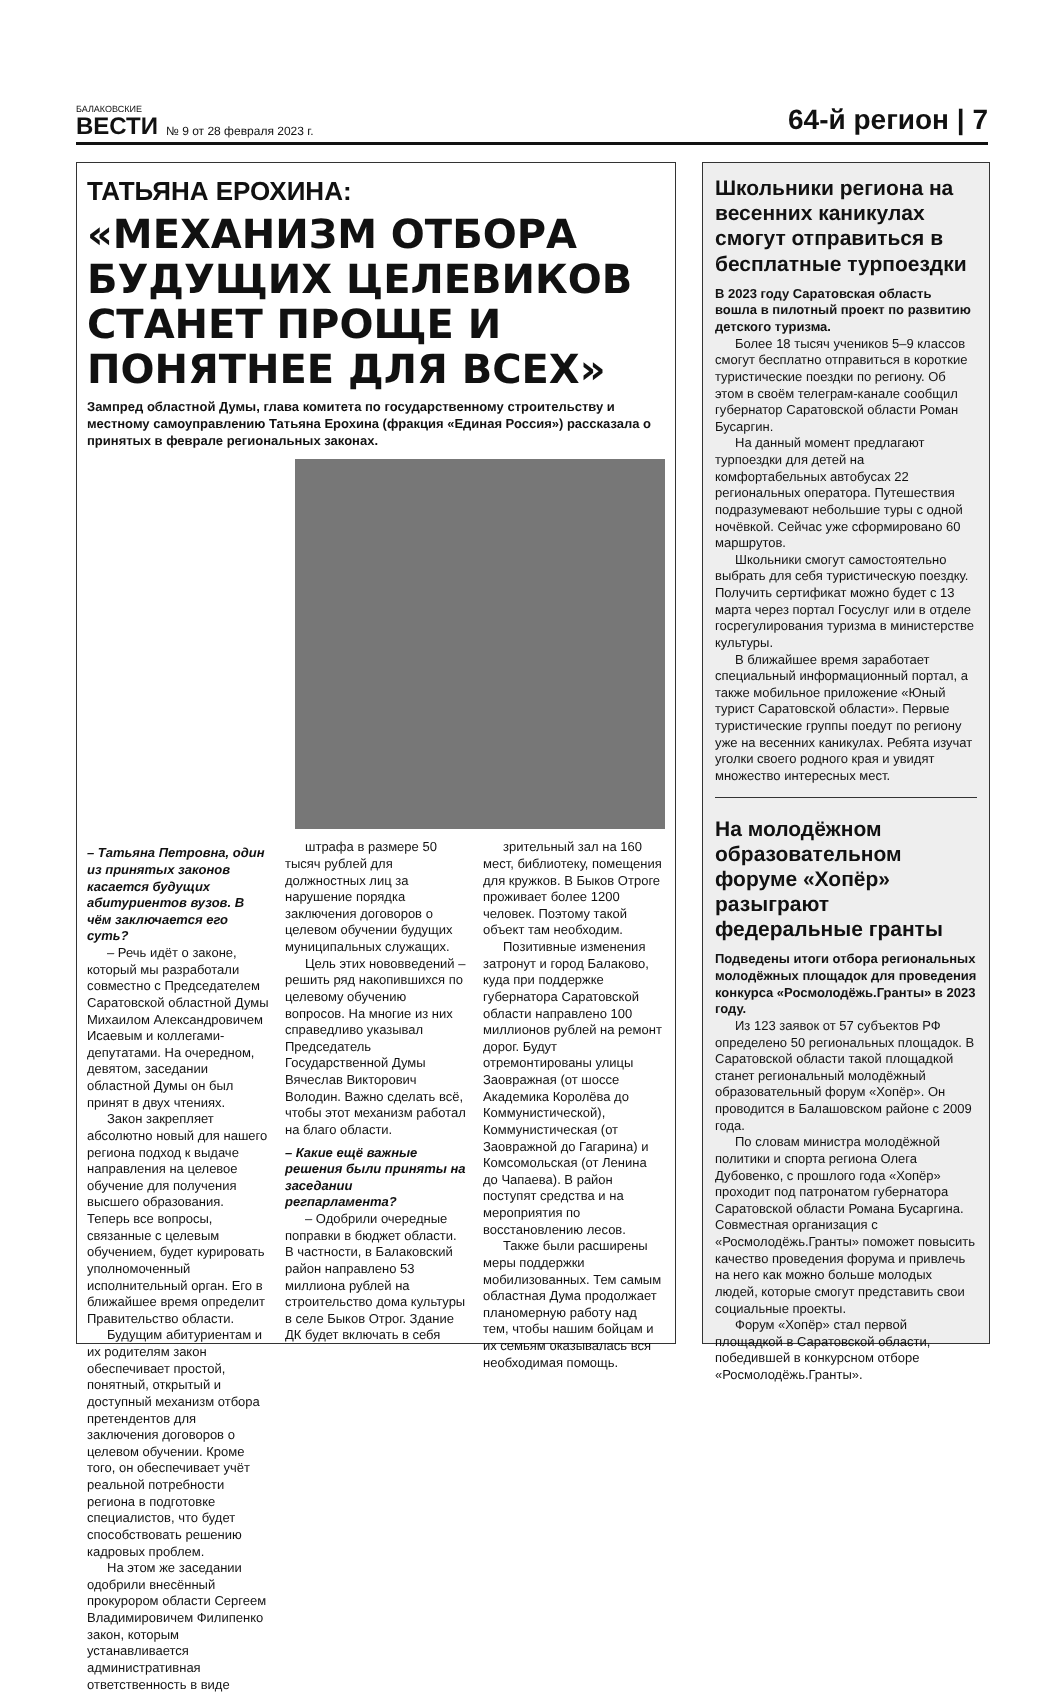БАЛАКОВСКИЕ
ВЕСТИ
№ 9 от 28 февраля 2023 г.
64-й регион | 7
ТАТЬЯНА ЕРОХИНА:
«МЕХАНИЗМ ОТБОРА БУДУЩИХ ЦЕЛЕВИКОВ СТАНЕТ ПРОЩЕ И ПОНЯТНЕЕ ДЛЯ ВСЕХ»
Зампред областной Думы, глава комитета по государственному строительству и местному самоуправлению Татьяна Ерохина (фракция «Единая Россия») рассказала о принятых в феврале региональных законах.
– Татьяна Петровна, один из принятых законов касается будущих абитуриентов вузов. В чём заключается его суть?
– Речь идёт о законе, который мы разработали совместно с Председателем Саратовской областной Думы Михаилом Александровичем Исаевым и коллегами-депутатами. На очередном, девятом, заседании областной Думы он был принят в двух чтениях.
Закон закрепляет абсолютно новый для нашего региона подход к выдаче направления на целевое обучение для получения высшего образования. Теперь все вопросы, связанные с целевым обучением, будет курировать уполномоченный исполнительный орган. Его в ближайшее время определит Правительство области.
Будущим абитуриентам и их родителям закон обеспечивает простой, понятный, открытый и доступный механизм отбора претендентов для заключения договоров о целевом обучении. Кроме того, он обеспечивает учёт реальной потребности региона в подготовке специалистов, что будет способствовать решению кадровых проблем.
На этом же заседании одобрили внесённый прокурором области Сергеем Владимировичем Филипенко закон, которым устанавливается административная ответственность в виде
штрафа в размере 50 тысяч рублей для должностных лиц за нарушение порядка заключения договоров о целевом обучении будущих муниципальных служащих.
Цель этих нововведений – решить ряд накопившихся по целевому обучению вопросов. На многие из них справедливо указывал Председатель Государственной Думы Вячеслав Викторович Володин. Важно сделать всё, чтобы этот механизм работал на благо области.
– Какие ещё важные решения были приняты на заседании регпарламента?
– Одобрили очередные поправки в бюджет области. В частности, в Балаковский район направлено 53 миллиона рублей на строительство дома культуры в селе Быков Отрог. Здание ДК будет включать в себя
зрительный зал на 160 мест, библиотеку, помещения для кружков. В Быков Отроге проживает более 1200 человек. Поэтому такой объект там необходим.
Позитивные изменения затронут и город Балаково, куда при поддержке губернатора Саратовской области направлено 100 миллионов рублей на ремонт дорог. Будут отремонтированы улицы Заовражная (от шоссе Академика Королёва до Коммунистической), Коммунистическая (от Заовражной до Гагарина) и Комсомольская (от Ленина до Чапаева). В район поступят средства и на мероприятия по восстановлению лесов.
Также были расширены меры поддержки мобилизованных. Тем самым областная Дума продолжает планомерную работу над тем, чтобы нашим бойцам и их семьям оказывалась вся необходимая помощь.
Школьники региона на весенних каникулах смогут отправиться в бесплатные турпоездки
В 2023 году Саратовская область вошла в пилотный проект по развитию детского туризма.
Более 18 тысяч учеников 5–9 классов смогут бесплатно отправиться в короткие туристические поездки по региону. Об этом в своём телеграм-канале сообщил губернатор Саратовской области Роман Бусаргин.
На данный момент предлагают турпоездки для детей на комфортабельных автобусах 22 региональных оператора. Путешествия подразумевают небольшие туры с одной ночёвкой. Сейчас уже сформировано 60 маршрутов.
Школьники смогут самостоятельно выбрать для себя туристическую поездку. Получить сертификат можно будет с 13 марта через портал Госуслуг или в отделе госрегулирования туризма в министерстве культуры.
В ближайшее время заработает специальный информационный портал, а также мобильное приложение «Юный турист Саратовской области». Первые туристические группы поедут по региону уже на весенних каникулах. Ребята изучат уголки своего родного края и увидят множество интересных мест.
На молодёжном образовательном форуме «Хопёр» разыграют федеральные гранты
Подведены итоги отбора региональных молодёжных площадок для проведения конкурса «Росмолодёжь.Гранты» в 2023 году.
Из 123 заявок от 57 субъектов РФ определено 50 региональных площадок. В Саратовской области такой площадкой станет региональный молодёжный образовательный форум «Хопёр». Он проводится в Балашовском районе с 2009 года.
По словам министра молодёжной политики и спорта региона Олега Дубовенко, с прошлого года «Хопёр» проходит под патронатом губернатора Саратовской области Романа Бусаргина. Совместная организация с «Росмолодёжь.Гранты» поможет повысить качество проведения форума и привлечь на него как можно больше молодых людей, которые смогут представить свои социальные проекты.
Форум «Хопёр» стал первой площадкой в Саратовской области, победившей в конкурсном отборе «Росмолодёжь.Гранты».